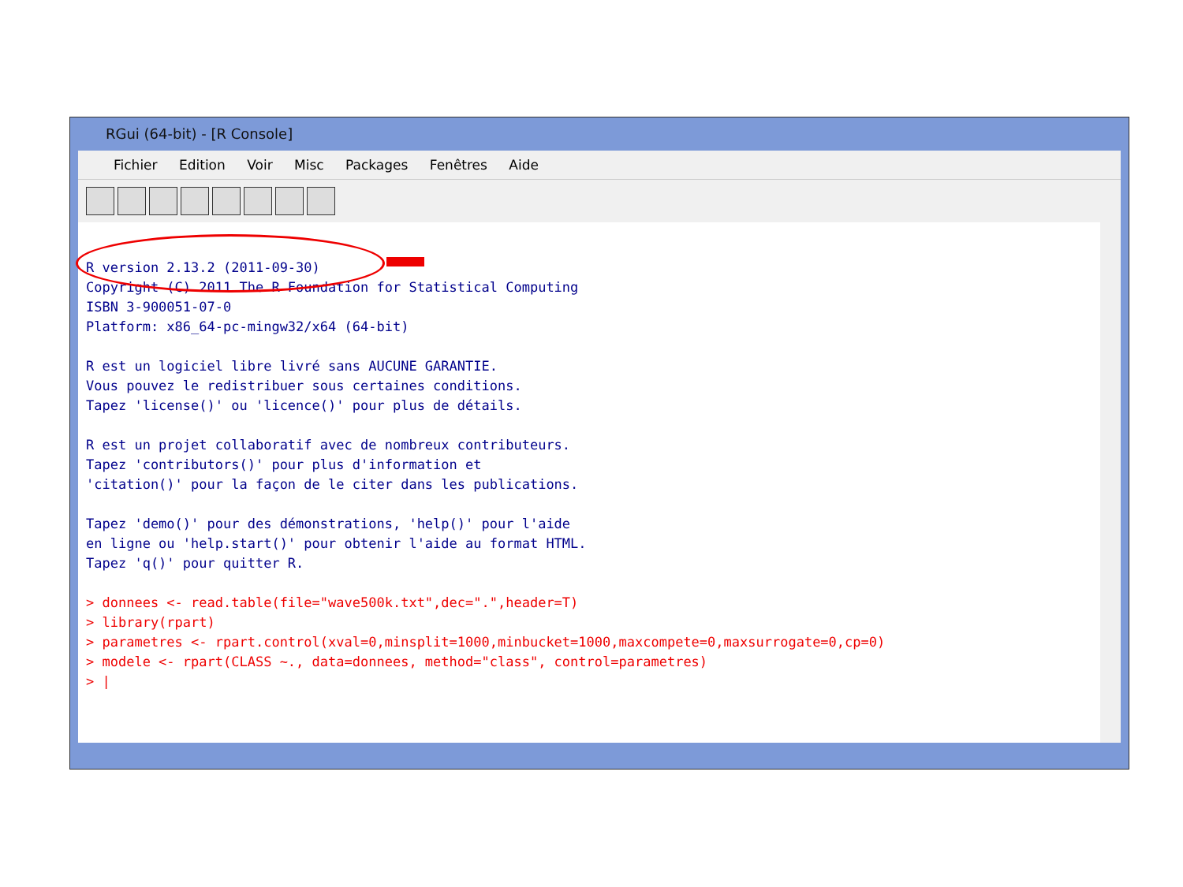RGui (64-bit) - [R Console]
Fichier Edition Voir Misc Packages Fenêtres Aide
R version 2.13.2 (2011-09-30) Copyright (C) 2011 The R Foundation for Statistical Computing ISBN 3-900051-07-0 Platform: x86_64-pc-mingw32/x64 (64-bit) R est un logiciel libre livré sans AUCUNE GARANTIE. Vous pouvez le redistribuer sous certaines conditions. Tapez 'license()' ou 'licence()' pour plus de détails. R est un projet collaboratif avec de nombreux contributeurs. Tapez 'contributors()' pour plus d'information et 'citation()' pour la façon de le citer dans les publications. Tapez 'demo()' pour des démonstrations, 'help()' pour l'aide en ligne ou 'help.start()' pour obtenir l'aide au format HTML. Tapez 'q()' pour quitter R. > donnees <- read.table(file="wave500k.txt",dec=".",header=T) > library(rpart) > parametres <- rpart.control(xval=0,minsplit=1000,minbucket=1000,maxcompete=0,maxsurrogate=0,cp=0) > modele <- rpart(CLASS ~., data=donnees, method="class", control=parametres) > |